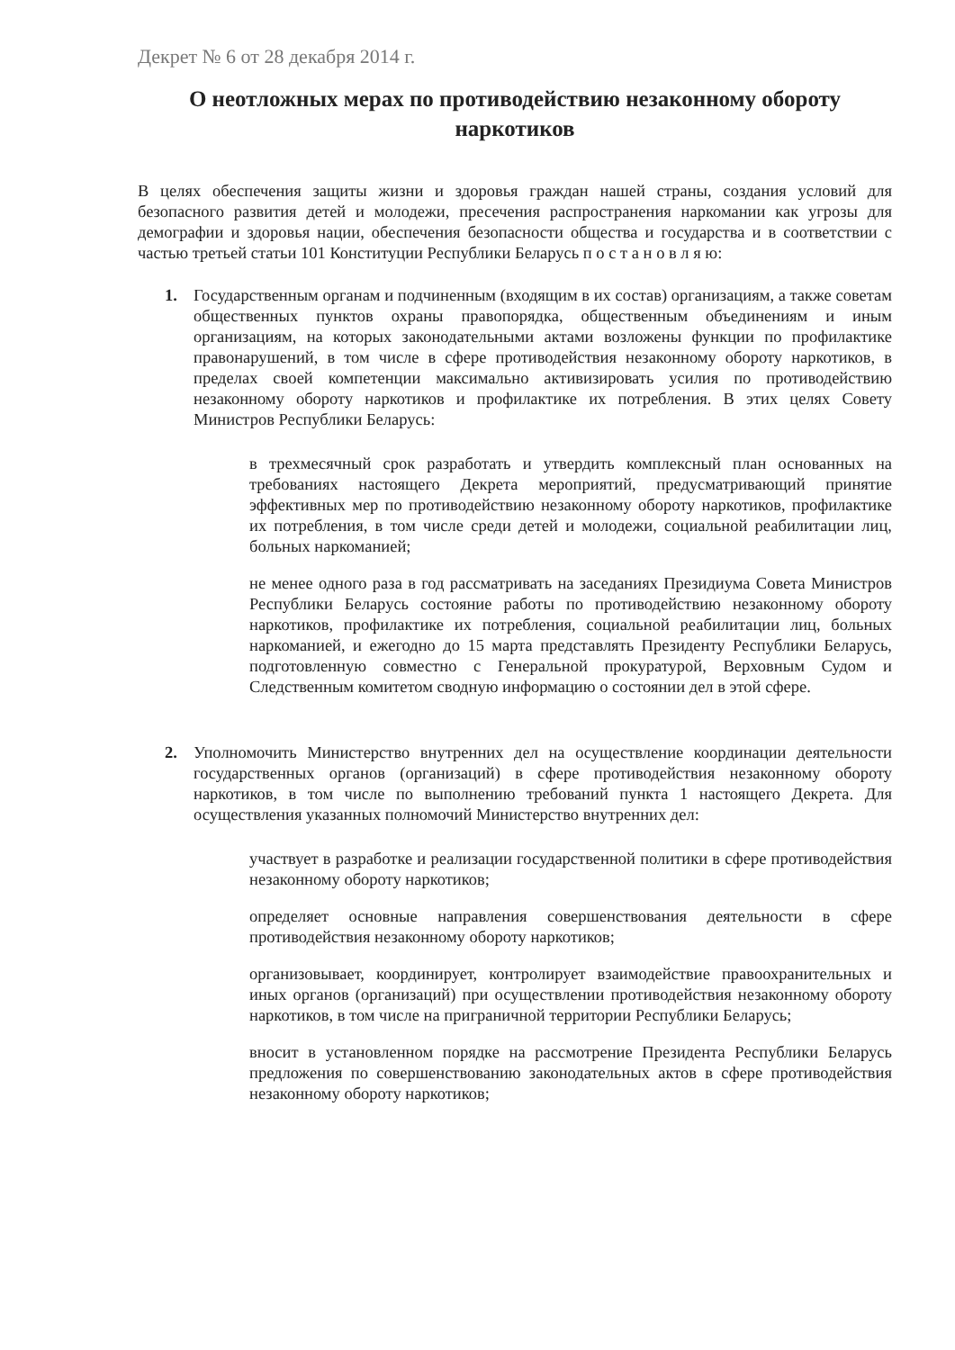Декрет № 6 от 28 декабря 2014 г.
О неотложных мерах по противодействию незаконному обороту наркотиков
В целях обеспечения защиты жизни и здоровья граждан нашей страны, создания условий для безопасного развития детей и молодежи, пресечения распространения наркомании как угрозы для демографии и здоровья нации, обеспечения безопасности общества и государства и в соответствии с частью третьей статьи 101 Конституции Республики Беларусь п о с т а н о в л я ю:
1. Государственным органам и подчиненным (входящим в их состав) организациям, а также советам общественных пунктов охраны правопорядка, общественным объединениям и иным организациям, на которых законодательными актами возложены функции по профилактике правонарушений, в том числе в сфере противодействия незаконному обороту наркотиков, в пределах своей компетенции максимально активизировать усилия по противодействию незаконному обороту наркотиков и профилактике их потребления. В этих целях Совету Министров Республики Беларусь:
в трехмесячный срок разработать и утвердить комплексный план основанных на требованиях настоящего Декрета мероприятий, предусматривающий принятие эффективных мер по противодействию незаконному обороту наркотиков, профилактике их потребления, в том числе среди детей и молодежи, социальной реабилитации лиц, больных наркоманией;
не менее одного раза в год рассматривать на заседаниях Президиума Совета Министров Республики Беларусь состояние работы по противодействию незаконному обороту наркотиков, профилактике их потребления, социальной реабилитации лиц, больных наркоманией, и ежегодно до 15 марта представлять Президенту Республики Беларусь, подготовленную совместно с Генеральной прокуратурой, Верховным Судом и Следственным комитетом сводную информацию о состоянии дел в этой сфере.
2. Уполномочить Министерство внутренних дел на осуществление координации деятельности государственных органов (организаций) в сфере противодействия незаконному обороту наркотиков, в том числе по выполнению требований пункта 1 настоящего Декрета. Для осуществления указанных полномочий Министерство внутренних дел:
участвует в разработке и реализации государственной политики в сфере противодействия незаконному обороту наркотиков;
определяет основные направления совершенствования деятельности в сфере противодействия незаконному обороту наркотиков;
организовывает, координирует, контролирует взаимодействие правоохранительных и иных органов (организаций) при осуществлении противодействия незаконному обороту наркотиков, в том числе на приграничной территории Республики Беларусь;
вносит в установленном порядке на рассмотрение Президента Республики Беларусь предложения по совершенствованию законодательных актов в сфере противодействия незаконному обороту наркотиков;